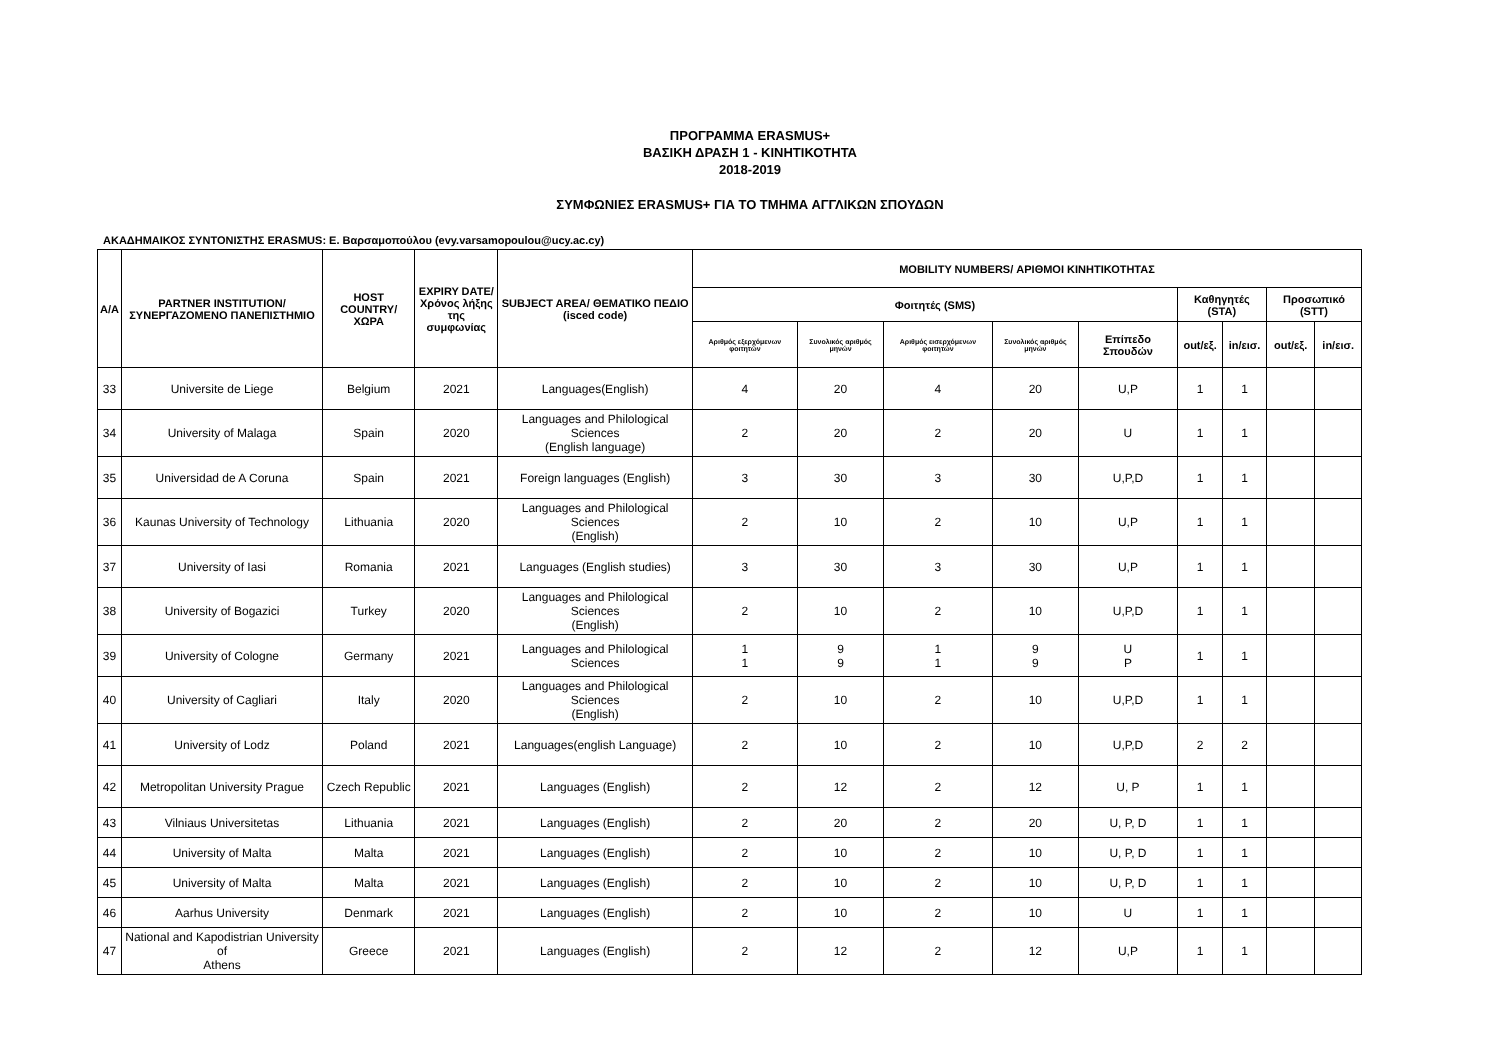ΠΡΟΓΡΑΜΜΑ ERASMUS+
ΒΑΣΙΚΗ ΔΡΑΣΗ 1 - ΚΙΝΗΤΙΚΟΤΗΤΑ
2018-2019
ΣΥΜΦΩΝΙΕΣ ERASMUS+ ΓΙΑ ΤΟ ΤΜΗΜΑ ΑΓΓΛΙΚΩΝ ΣΠΟΥΔΩΝ
ΑΚΑΔΗΜΑΙΚΟΣ ΣΥΝΤΟΝΙΣΤΗΣ ERASMUS: Ε. Βαρσαμοπούλου (evy.varsamopoulou@ucy.ac.cy)
| A/A | PARTNER INSTITUTION/ ΣΥΝΕΡΓΑΖΟΜΕΝΟ ΠΑΝΕΠΙΣΤΗΜΙΟ | HOST COUNTRY/ ΧΩΡΑ | EXPIRY DATE/ Χρόνος λήξης της συμφωνίας | SUBJECT AREA/ ΘΕΜΑΤΙΚΟ ΠΕΔΙΟ (isced code) | MOBILITY NUMBERS/ ΑΡΙΘΜΟΙ ΚΙΝΗΤΙΚΟΤΗΤΑΣ | | | | | | | | |
| --- | --- | --- | --- | --- | --- | --- | --- | --- | --- | --- | --- | --- | --- |
| | | | | | Φοιτητές (SMS) | | | | | Καθηγητές (STA) | | Προσωπικό (STT) | |
| | | | | | Αριθμός εξερχόμενων φοιτητών | Συνολικός αριθμός μηνών | Αριθμός εισερχόμενων φοιτητών | Συνολικός αριθμός μηνών | Επίπεδο Σπουδών | out/εξ. | in/εισ. | out/εξ. | in/εισ. |
| 33 | Universite de Liege | Belgium | 2021 | Languages(English) | 4 | 20 | 4 | 20 | U,P | 1 | 1 | | |
| 34 | University of Malaga | Spain | 2020 | Languages and Philological Sciences (English language) | 2 | 20 | 2 | 20 | U | 1 | 1 | | |
| 35 | Universidad de A Coruna | Spain | 2021 | Foreign languages (English) | 3 | 30 | 3 | 30 | U,P,D | 1 | 1 | | |
| 36 | Kaunas University of Technology | Lithuania | 2020 | Languages and Philological Sciences (English) | 2 | 10 | 2 | 10 | U,P | 1 | 1 | | |
| 37 | University of Iasi | Romania | 2021 | Languages (English studies) | 3 | 30 | 3 | 30 | U,P | 1 | 1 | | |
| 38 | University of Bogazici | Turkey | 2020 | Languages and Philological Sciences (English) | 2 | 10 | 2 | 10 | U,P,D | 1 | 1 | | |
| 39 | University of Cologne | Germany | 2021 | Languages and Philological Sciences | 1 1 | 9 9 | 1 1 | 9 9 | U P | 1 | 1 | | |
| 40 | University of Cagliari | Italy | 2020 | Languages and Philological Sciences (English) | 2 | 10 | 2 | 10 | U,P,D | 1 | 1 | | |
| 41 | University of Lodz | Poland | 2021 | Languages(english Language) | 2 | 10 | 2 | 10 | U,P,D | 2 | 2 | | |
| 42 | Metropolitan University Prague | Czech Republic | 2021 | Languages (English) | 2 | 12 | 2 | 12 | U, P | 1 | 1 | | |
| 43 | Vilniaus Universitetas | Lithuania | 2021 | Languages (English) | 2 | 20 | 2 | 20 | U, P, D | 1 | 1 | | |
| 44 | University of Malta | Malta | 2021 | Languages (English) | 2 | 10 | 2 | 10 | U, P, D | 1 | 1 | | |
| 45 | University of Malta | Malta | 2021 | Languages (English) | 2 | 10 | 2 | 10 | U, P, D | 1 | 1 | | |
| 46 | Aarhus University | Denmark | 2021 | Languages (English) | 2 | 10 | 2 | 10 | U | 1 | 1 | | |
| 47 | National and Kapodistrian University of Athens | Greece | 2021 | Languages (English) | 2 | 12 | 2 | 12 | U,P | 1 | 1 | | |